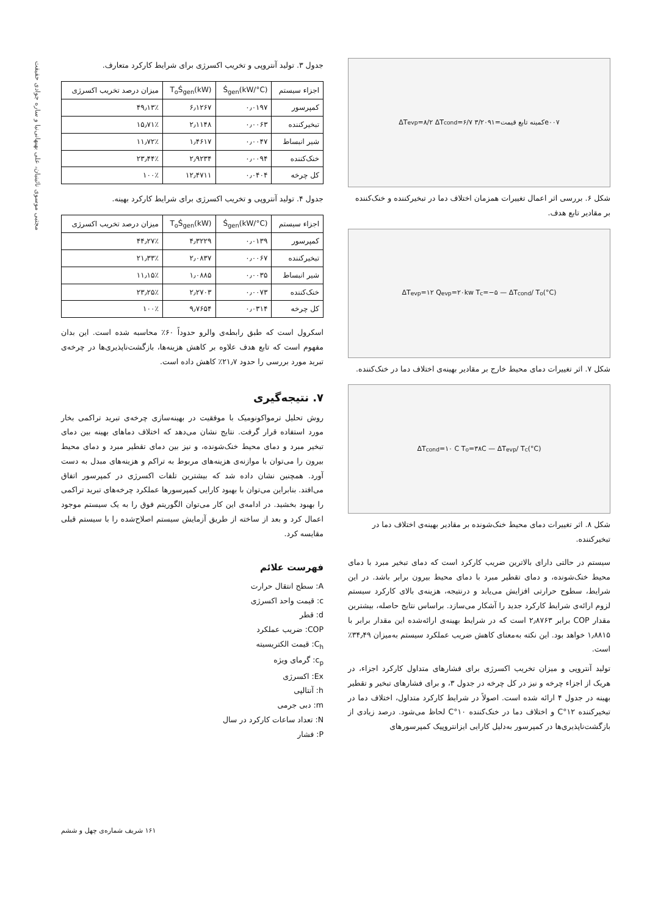مجتبی موسوی نائینیان، علی بهبهانی‌نیا و ساره جوادی حقیقت
ΔT<sub>evp</sub>=۸/۲ ΔT<sub>cond</sub>=۶/۷ کمینه تابع قیمت=۳/۲۰۹۱e۰۰۷
شکل ۶. بررسی اثر اعمال تغییرات همزمان اختلاف دما در تبخیرکننده و خنک‌کننده بر مقادیر تابع هدف.
ΔT<sub>evp</sub>=۱۲ Q<sub>evp</sub>=۲۰kw T<sub>c</sub>=−۵ — ΔT<sub>cond</sub> / T<sub>o</sub>(°C)
شکل ۷. اثر تغییرات دمای محیط خارج بر مقادیر بهینه‌ی اختلاف دما در خنک‌کننده.
ΔT<sub>cond</sub>=۱۰ C T<sub>o</sub>=۳۸C — ΔT<sub>evp</sub> / T<sub>c</sub>(°C)
شکل ۸. اثر تغییرات دمای محیط خنک‌شونده بر مقادیر بهینه‌ی اختلاف دما در تبخیرکننده.
سیستم در حالتی دارای بالاترین ضریب کارکرد است که دمای تبخیر مبرد با دمای محیط خنک‌شونده، و دمای تقطیر مبرد با دمای محیط بیرون برابر باشد. در این شرایط، سطوح حرارتی افزایش می‌یابد و درنتیجه، هزینه‌ی بالای کارکرد سیستم لزوم ارائه‌ی شرایط کارکرد جدید را آشکار می‌سازد. براساس نتایج حاصله، بیشترین مقدار COP برابر ۲٫۸۷۶۳ است که در شرایط بهینه‌ی ارائه‌شده این مقدار برابر با ۱٫۸۸۱۵ خواهد بود. این نکته به‌معنای کاهش ضریب عملکرد سیستم به‌میزان ۳۴٫۴۹٪ است.
تولید آنتروپی و میزان تخریب اکسرژی برای فشارهای متداول کارکرد اجزاء، در هریک از اجزاء چرخه و نیز در کل چرخه در جدول ۳، و برای فشارهای تبخیر و تقطیر بهینه در جدول ۴ ارائه شده است. اصولاً در شرایط کارکرد متداول، اختلاف دما در تبخیرکننده ۱۲°C و اختلاف دما در خنک‌کننده ۱۰°C لحاظ می‌شود. درصد زیادی از بازگشت‌ناپذیری‌ها در کمپرسور به‌دلیل کارایی ایزانتروپیک کمپرسورهای
جدول ۳. تولید آنتروپی و تخریب اکسرژی برای شرایط کارکرد متعارف.
| اجزاء سیستم | Ṡ<sub>gen</sub>(kW/°C) | T<sub>o</sub>Ṡ<sub>gen</sub>(kW) | میزان درصد تخریب اکسرژی |
| --- | --- | --- | --- |
| کمپرسور | ۰٫۰۱۹۷ | ۶٫۱۲۶۷ | ۴۹٫۱۳٪ |
| تبخیرکننده | ۰٫۰۰۶۳ | ۲٫۱۱۴۸ | ۱۵٫۷۱٪ |
| شیر انبساط | ۰٫۰۰۴۷ | ۱٫۴۶۱۷ | ۱۱٫۷۲٪ |
| خنک‌کننده | ۰٫۰۰۹۴ | ۲٫۹۲۳۴ | ۲۳٫۴۴٪ |
| کل چرخه | ۰٫۰۴۰۴ | ۱۲٫۴۷۱۱ | ۱۰۰٪ |
جدول ۴. تولید آنتروپی و تخریب اکسرژی برای شرایط کارکرد بهینه.
| اجزاء سیستم | Ṡ<sub>gen</sub>(kW/°C) | T<sub>o</sub>Ṡ<sub>gen</sub>(kW) | میزان درصد تخریب اکسرژی |
| --- | --- | --- | --- |
| کمپرسور | ۰٫۰۱۳۹ | ۴٫۳۲۲۹ | ۴۴٫۲۷٪ |
| تبخیرکننده | ۰٫۰۰۶۷ | ۲٫۰۸۳۷ | ۲۱٫۳۳٪ |
| شیر انبساط | ۰٫۰۰۳۵ | ۱٫۰۸۸۵ | ۱۱٫۱۵٪ |
| خنک‌کننده | ۰٫۰۰۷۳ | ۲٫۲۷۰۳ | ۲۳٫۲۵٪ |
| کل چرخه | ۰٫۰۳۱۴ | ۹٫۷۶۵۴ | ۱۰۰٪ |
اسکرول است که طبق رابطه‌ی والرو حدوداً ۶۰٪ محاسبه شده است. این بدان مفهوم است که تابع هدف علاوه بر کاهش هزینه‌ها، بازگشت‌ناپذیری‌ها در چرخه‌ی تبرید مورد بررسی را حدود ۲۱٫۷٪ کاهش داده است.
۷. نتیجه‌گیری
روش تحلیل ترمواکونومیک با موفقیت در بهینه‌سازی چرخه‌ی تبرید تراکمی بخار مورد استفاده قرار گرفت. نتایج نشان می‌دهد که اختلاف دماهای بهینه بین دمای تبخیر مبرد و دمای محیط خنک‌شونده، و نیز بین دمای تقطیر مبرد و دمای محیط بیرون را می‌توان با موازنه‌ی هزینه‌های مربوط به تراکم و هزینه‌های مبدل به دست آورد. همچنین نشان داده شد که بیشترین تلفات اکسرژی در کمپرسور اتفاق می‌افتد. بنابراین می‌توان با بهبود کارایی کمپرسورها عملکرد چرخه‌های تبرید تراکمی را بهبود بخشید. در ادامه‌ی این کار می‌توان الگوریتم فوق را به یک سیستم موجود اعمال کرد و بعد از ساخته از طریق آزمایش سیستم اصلاح‌شده را با سیستم قبلی مقایسه کرد.
فهرست علائم
A: سطح انتقال حرارت
c: قیمت واحد اکسرژی
d: قطر
COP: ضریب عملکرد
C<sub>h</sub>: قیمت الکتریسیته
c<sub>p</sub>: گرمای ویژه
Ex: اکسرژی
h: آنتالپی
m: دبی جرمی
N: تعداد ساعات کارکرد در سال
P: فشار
۱۶۱ شریف شماره‌ی چهل و ششم